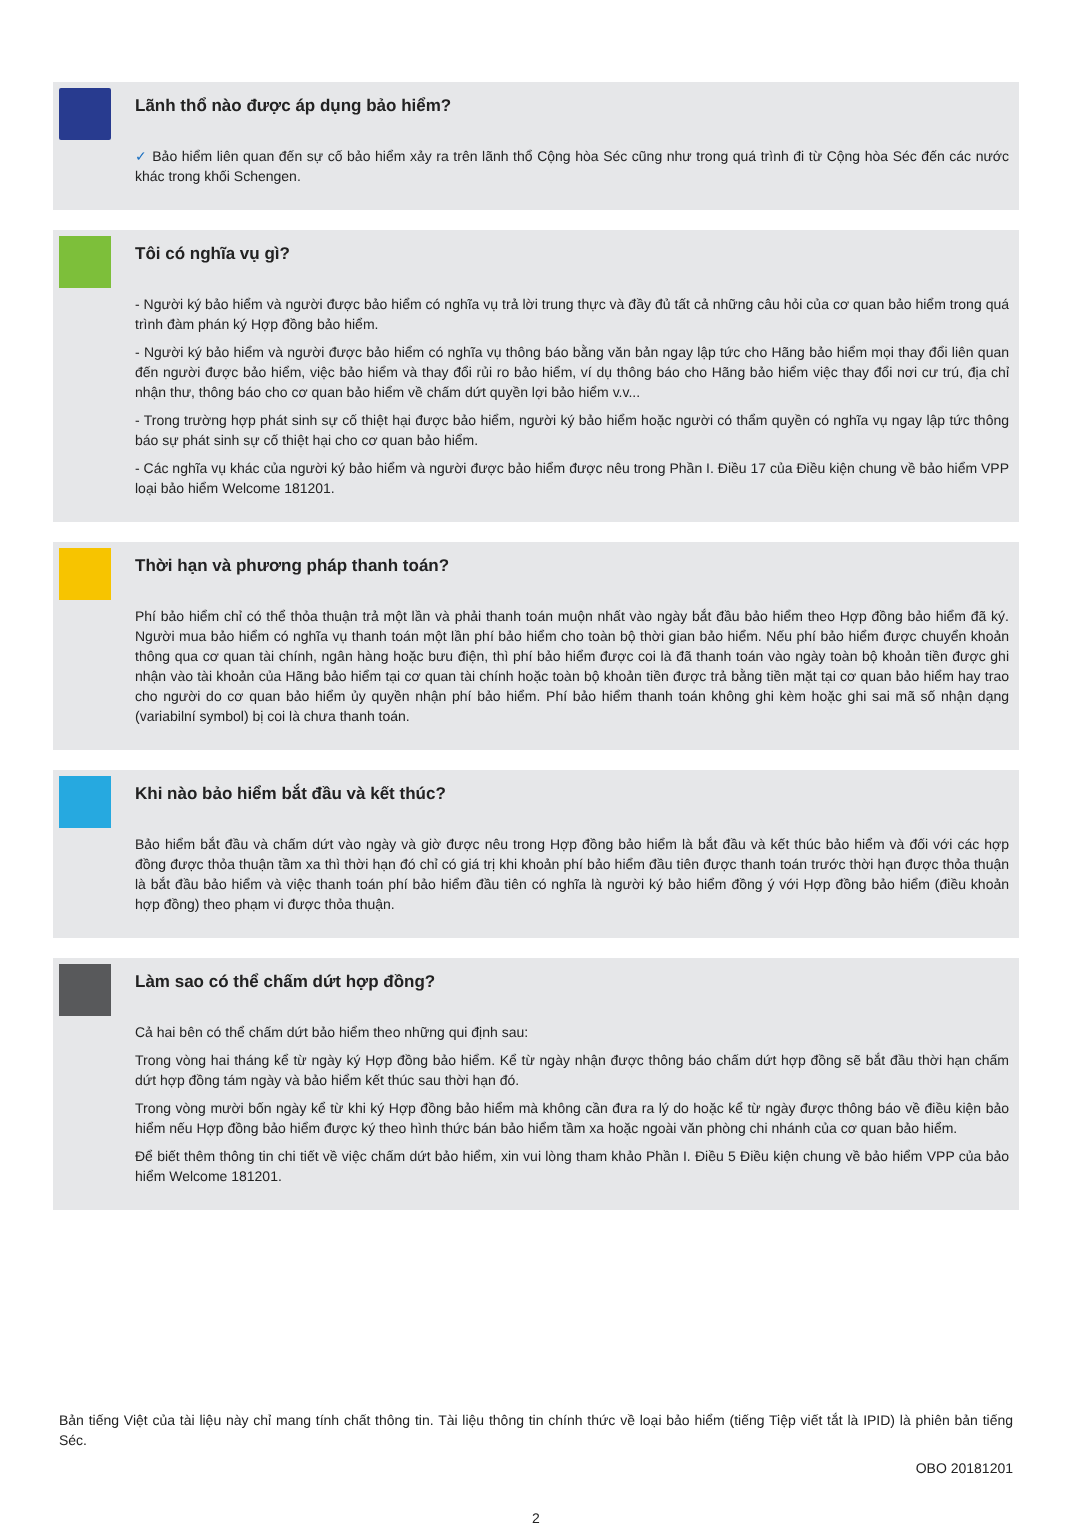Lãnh thổ nào được áp dụng bảo hiểm?
✓ Bảo hiểm liên quan đến sự cố bảo hiểm xảy ra trên lãnh thổ Cộng hòa Séc cũng như trong quá trình đi từ Cộng hòa Séc đến các nước khác trong khối Schengen.
Tôi có nghĩa vụ gì?
- Người ký bảo hiểm và người được bảo hiểm có nghĩa vụ trả lời trung thực và đầy đủ tất cả những câu hỏi của cơ quan bảo hiểm trong quá trình đàm phán ký Hợp đồng bảo hiểm.
- Người ký bảo hiểm và người được bảo hiểm có nghĩa vụ thông báo bằng văn bản ngay lập tức cho Hãng bảo hiểm mọi thay đổi liên quan đến người được bảo hiểm, việc bảo hiểm và thay đổi rủi ro bảo hiểm, ví dụ thông báo cho Hãng bảo hiểm việc thay đổi nơi cư trú, địa chỉ nhận thư, thông báo cho cơ quan bảo hiểm về chấm dứt quyền lợi bảo hiểm v.v...
- Trong trường hợp phát sinh sự cố thiệt hại được bảo hiểm, người ký bảo hiểm hoặc người có thẩm quyền có nghĩa vụ ngay lập tức thông báo sự phát sinh sự cố thiệt hại cho cơ quan bảo hiểm.
- Các nghĩa vụ khác của người ký bảo hiểm và người được bảo hiểm được nêu trong Phần I. Điều 17 của Điều kiện chung về bảo hiểm VPP loại bảo hiểm Welcome 181201.
Thời hạn và phương pháp thanh toán?
Phí bảo hiểm chỉ có thể thỏa thuận trả một lần và phải thanh toán muộn nhất vào ngày bắt đầu bảo hiểm theo Hợp đồng bảo hiểm đã ký. Người mua bảo hiểm có nghĩa vụ thanh toán một lần phí bảo hiểm cho toàn bộ thời gian bảo hiểm. Nếu phí bảo hiểm được chuyển khoản thông qua cơ quan tài chính, ngân hàng hoặc bưu điện, thì phí bảo hiểm được coi là đã thanh toán vào ngày toàn bộ khoản tiền được ghi nhận vào tài khoản của Hãng bảo hiểm tại cơ quan tài chính hoặc toàn bộ khoản tiền được trả bằng tiền mặt tại cơ quan bảo hiểm hay trao cho người do cơ quan bảo hiểm ủy quyền nhận phí bảo hiểm. Phí bảo hiểm thanh toán không ghi kèm hoặc ghi sai mã số nhận dạng (variabilní symbol) bị coi là chưa thanh toán.
Khi nào bảo hiểm bắt đầu và kết thúc?
Bảo hiểm bắt đầu và chấm dứt vào ngày và giờ được nêu trong Hợp đồng bảo hiểm là bắt đầu và kết thúc bảo hiểm và đối với các hợp đồng được thỏa thuận tầm xa thì thời hạn đó chỉ có giá trị khi khoản phí bảo hiểm đầu tiên được thanh toán trước thời hạn được thỏa thuận là bắt đầu bảo hiểm và việc thanh toán phí bảo hiểm đầu tiên có nghĩa là người ký bảo hiểm đồng ý với Hợp đồng bảo hiểm (điều khoản hợp đồng) theo phạm vi được thỏa thuận.
Làm sao có thể chấm dứt hợp đồng?
Cả hai bên có thể chấm dứt bảo hiểm theo những qui định sau:
Trong vòng hai tháng kể từ ngày ký Hợp đồng bảo hiểm. Kể từ ngày nhận được thông báo chấm dứt hợp đồng sẽ bắt đầu thời hạn chấm dứt hợp đồng tám ngày và bảo hiểm kết thúc sau thời hạn đó.
Trong vòng mười bốn ngày kể từ khi ký Hợp đồng bảo hiểm mà không cần đưa ra lý do hoặc kể từ ngày được thông báo về điều kiện bảo hiểm nếu Hợp đồng bảo hiểm được ký theo hình thức bán bảo hiểm tầm xa hoặc ngoài văn phòng chi nhánh của cơ quan bảo hiểm.
Để biết thêm thông tin chi tiết về việc chấm dứt bảo hiểm, xin vui lòng tham khảo Phần I. Điều 5 Điều kiện chung về bảo hiểm VPP của bảo hiểm Welcome 181201.
Bản tiếng Việt của tài liệu này chỉ mang tính chất thông tin. Tài liệu thông tin chính thức về loại bảo hiểm (tiếng Tiệp viết tắt là IPID) là phiên bản tiếng Séc.
OBO 20181201
2